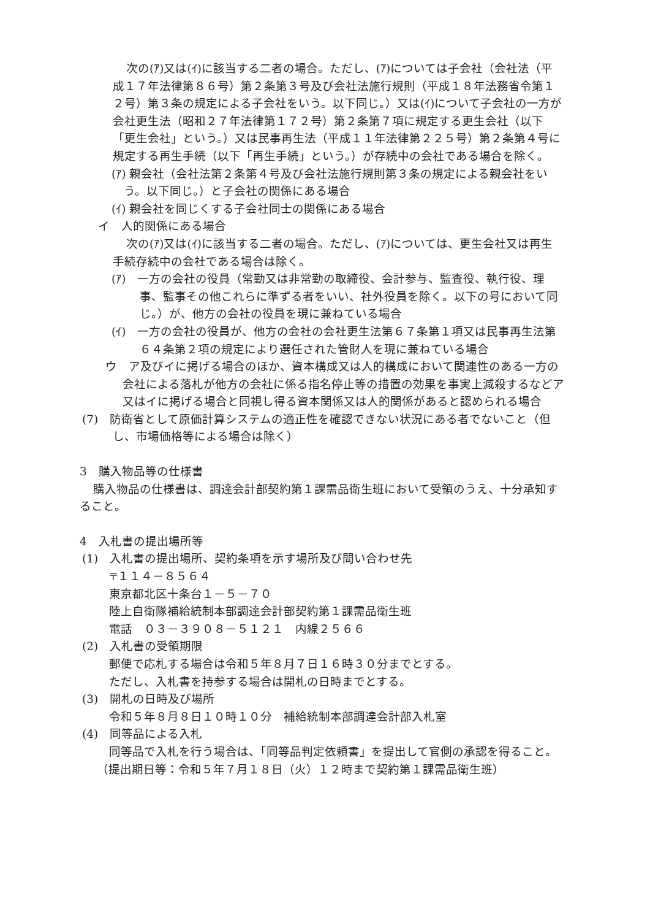次の(ｱ)又は(ｲ)に該当する二者の場合。ただし、(ｱ)については子会社（会社法（平成１７年法律第８６号）第２条第３号及び会社法施行規則（平成１８年法務省令第１２号）第３条の規定による子会社をいう。以下同じ。）又は(ｲ)について子会社の一方が会社更生法（昭和２７年法律第１７２号）第２条第７項に規定する更生会社（以下「更生会社」という。）又は民事再生法（平成１１年法律第２２５号）第２条第４号に規定する再生手続（以下「再生手続」という。）が存続中の会社である場合を除く。
(ｱ) 親会社（会社法第２条第４号及び会社法施行規則第３条の規定による親会社をいう。以下同じ。）と子会社の関係にある場合
(ｲ) 親会社を同じくする子会社同士の関係にある場合
イ　人的関係にある場合
次の(ｱ)又は(ｲ)に該当する二者の場合。ただし、(ｱ)については、更生会社又は再生手続存続中の会社である場合は除く。
(ｱ)　一方の会社の役員（常勤又は非常勤の取締役、会計参与、監査役、執行役、理事、監事その他これらに準ずる者をいい、社外役員を除く。以下の号において同じ。）が、他方の会社の役員を現に兼ねている場合
(ｲ)　一方の会社の役員が、他方の会社の会社更生法第６７条第１項又は民事再生法第６４条第２項の規定により選任された管財人を現に兼ねている場合
ウ　ア及びイに掲げる場合のほか、資本構成又は人的構成において関連性のある一方の会社による落札が他方の会社に係る指名停止等の措置の効果を事実上減殺するなどア又はイに掲げる場合と同視し得る資本関係又は人的関係があると認められる場合
(7)　防衛省として原価計算システムの適正性を確認できない状況にある者でないこと（但し、市場価格等による場合は除く）
3　購入物品等の仕様書
購入物品の仕様書は、調達会計部契約第１課需品衛生班において受領のうえ、十分承知すること。
4　入札書の提出場所等
(1)　入札書の提出場所、契約条項を示す場所及び問い合わせ先
〒１１４－８５６４
東京都北区十条台１－５－７０
陸上自衛隊補給統制本部調達会計部契約第１課需品衛生班
電話　０３－３９０８－５１２１　内線２５６６
(2)　入札書の受領期限
郵便で応札する場合は令和５年８月７日１６時３０分までとする。
ただし、入札書を持参する場合は開札の日時までとする。
(3)　開札の日時及び場所
令和５年８月８日１０時１０分　補給統制本部調達会計部入札室
(4)　同等品による入札
同等品で入札を行う場合は、「同等品判定依頼書」を提出して官側の承認を得ること。
（提出期日等：令和５年７月１８日（火）１２時まで契約第１課需品衛生班）